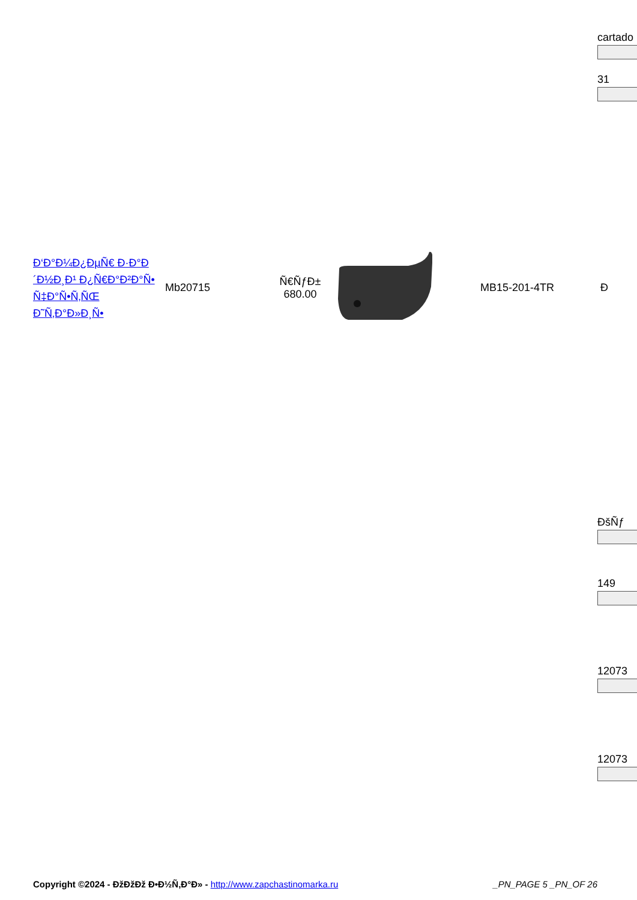cartado
31
| Ð‘Ð°Ð¼Ð¿ÐµÑ€ Ð·Ð°Ð´Ð½Ð¸Ð¹ Ð¿Ñ€Ð°Ð²Ð°Ñ• Ñ‡Ð°Ñ•Ñ‚ÑŒ Ð˜Ñ‚Ð°Ð»Ð¸Ñ• | Mb20715 | Ñ€ÑƒÐ± 680.00 | | MB15-201-4TR | Ð |
ÐšÑƒ
149
12073
12073
Copyright ©2024 - ÐžÐžÐž Ð•Ð½Ñ‚Ð°Ð» - http://www.zapchastinomarka.ru _PN_PAGE 5 _PN_OF 26